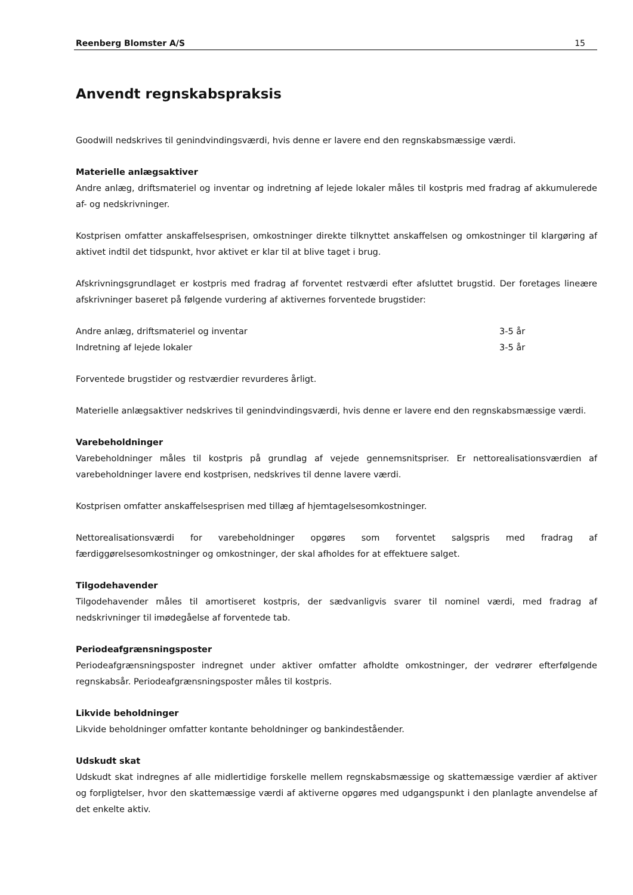Reenberg Blomster A/S 15
Anvendt regnskabspraksis
Goodwill nedskrives til genindvindingsværdi, hvis denne er lavere end den regnskabsmæssige værdi.
Materielle anlægsaktiver
Andre anlæg, driftsmateriel og inventar og indretning af lejede lokaler måles til kostpris med fradrag af akkumulerede af- og nedskrivninger.
Kostprisen omfatter anskaffelsesprisen, omkostninger direkte tilknyttet anskaffelsen og omkostninger til klargøring af aktivet indtil det tidspunkt, hvor aktivet er klar til at blive taget i brug.
Afskrivningsgrundlaget er kostpris med fradrag af forventet restværdi efter afsluttet brugstid. Der foretages lineære afskrivninger baseret på følgende vurdering af aktivernes forventede brugstider:
| Andre anlæg, driftsmateriel og inventar | 3-5 år |
| Indretning af lejede lokaler | 3-5 år |
Forventede brugstider og restværdier revurderes årligt.
Materielle anlægsaktiver nedskrives til genindvindingsværdi, hvis denne er lavere end den regnskabsmæssige værdi.
Varebeholdninger
Varebeholdninger måles til kostpris på grundlag af vejede gennemsnitspriser. Er nettorealisationsværdien af varebeholdninger lavere end kostprisen, nedskrives til denne lavere værdi.
Kostprisen omfatter anskaffelsesprisen med tillæg af hjemtagelsesomkostninger.
Nettorealisationsværdi for varebeholdninger opgøres som forventet salgspris med fradrag af færdiggørelsesomkostninger og omkostninger, der skal afholdes for at effektuere salget.
Tilgodehavender
Tilgodehavender måles til amortiseret kostpris, der sædvanligvis svarer til nominel værdi, med fradrag af nedskrivninger til imødegåelse af forventede tab.
Periodeafgrænsningsposter
Periodeafgrænsningsposter indregnet under aktiver omfatter afholdte omkostninger, der vedrører efterfølgende regnskabsår. Periodeafgrænsningsposter måles til kostpris.
Likvide beholdninger
Likvide beholdninger omfatter kontante beholdninger og bankindeståender.
Udskudt skat
Udskudt skat indregnes af alle midlertidige forskelle mellem regnskabsmæssige og skattemæssige værdier af aktiver og forpligtelser, hvor den skattemæssige værdi af aktiverne opgøres med udgangspunkt i den planlagte anvendelse af det enkelte aktiv.